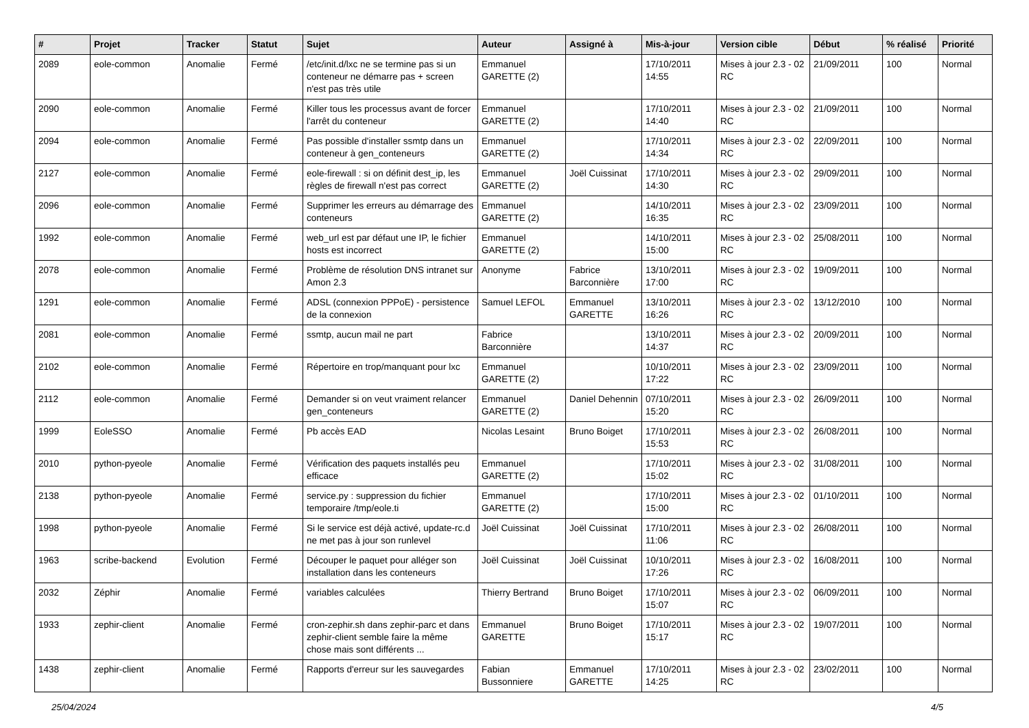| # | Projet | Tracker | Statut | Sujet | Auteur | Assigné à | Mis-à-jour | Version cible | Début | % réalisé | Priorité |
| --- | --- | --- | --- | --- | --- | --- | --- | --- | --- | --- | --- |
| 2089 | eole-common | Anomalie | Fermé | /etc/init.d/lxc ne se termine pas si un conteneur ne démarre pas + screen n'est pas très utile | Emmanuel GARETTE (2) | | 17/10/2011 14:55 | Mises à jour 2.3 - 02 RC | 21/09/2011 | 100 | Normal |
| 2090 | eole-common | Anomalie | Fermé | Killer tous les processus avant de forcer l'arrêt du conteneur | Emmanuel GARETTE (2) | | 17/10/2011 14:40 | Mises à jour 2.3 - 02 RC | 21/09/2011 | 100 | Normal |
| 2094 | eole-common | Anomalie | Fermé | Pas possible d'installer ssmtp dans un conteneur à gen_conteneurs | Emmanuel GARETTE (2) | | 17/10/2011 14:34 | Mises à jour 2.3 - 02 RC | 22/09/2011 | 100 | Normal |
| 2127 | eole-common | Anomalie | Fermé | eole-firewall : si on définit dest_ip, les règles de firewall n'est pas correct | Emmanuel GARETTE (2) | Joël Cuissinat | 17/10/2011 14:30 | Mises à jour 2.3 - 02 RC | 29/09/2011 | 100 | Normal |
| 2096 | eole-common | Anomalie | Fermé | Supprimer les erreurs au démarrage des conteneurs | Emmanuel GARETTE (2) | | 14/10/2011 16:35 | Mises à jour 2.3 - 02 RC | 23/09/2011 | 100 | Normal |
| 1992 | eole-common | Anomalie | Fermé | web_url est par défaut une IP, le fichier hosts est incorrect | Emmanuel GARETTE (2) | | 14/10/2011 15:00 | Mises à jour 2.3 - 02 RC | 25/08/2011 | 100 | Normal |
| 2078 | eole-common | Anomalie | Fermé | Problème de résolution DNS intranet sur Amon 2.3 | Anonyme | Fabrice Barconnière | 13/10/2011 17:00 | Mises à jour 2.3 - 02 RC | 19/09/2011 | 100 | Normal |
| 1291 | eole-common | Anomalie | Fermé | ADSL (connexion PPPoE) - persistence de la connexion | Samuel LEFOL | Emmanuel GARETTE | 13/10/2011 16:26 | Mises à jour 2.3 - 02 RC | 13/12/2010 | 100 | Normal |
| 2081 | eole-common | Anomalie | Fermé | ssmtp, aucun mail ne part | Fabrice Barconnière | | 13/10/2011 14:37 | Mises à jour 2.3 - 02 RC | 20/09/2011 | 100 | Normal |
| 2102 | eole-common | Anomalie | Fermé | Répertoire en trop/manquant pour lxc | Emmanuel GARETTE (2) | | 10/10/2011 17:22 | Mises à jour 2.3 - 02 RC | 23/09/2011 | 100 | Normal |
| 2112 | eole-common | Anomalie | Fermé | Demander si on veut vraiment relancer gen_conteneurs | Emmanuel GARETTE (2) | Daniel Dehennin | 07/10/2011 15:20 | Mises à jour 2.3 - 02 RC | 26/09/2011 | 100 | Normal |
| 1999 | EoleSSO | Anomalie | Fermé | Pb accès EAD | Nicolas Lesaint | Bruno Boiget | 17/10/2011 15:53 | Mises à jour 2.3 - 02 RC | 26/08/2011 | 100 | Normal |
| 2010 | python-pyeole | Anomalie | Fermé | Vérification des paquets installés peu efficace | Emmanuel GARETTE (2) | | 17/10/2011 15:02 | Mises à jour 2.3 - 02 RC | 31/08/2011 | 100 | Normal |
| 2138 | python-pyeole | Anomalie | Fermé | service.py : suppression du fichier temporaire /tmp/eole.ti | Emmanuel GARETTE (2) | | 17/10/2011 15:00 | Mises à jour 2.3 - 02 RC | 01/10/2011 | 100 | Normal |
| 1998 | python-pyeole | Anomalie | Fermé | Si le service est déjà activé, update-rc.d ne met pas à jour son runlevel | Joël Cuissinat | Joël Cuissinat | 17/10/2011 11:06 | Mises à jour 2.3 - 02 RC | 26/08/2011 | 100 | Normal |
| 1963 | scribe-backend | Evolution | Fermé | Découper le paquet pour alléger son installation dans les conteneurs | Joël Cuissinat | Joël Cuissinat | 10/10/2011 17:26 | Mises à jour 2.3 - 02 RC | 16/08/2011 | 100 | Normal |
| 2032 | Zéphir | Anomalie | Fermé | variables calculées | Thierry Bertrand | Bruno Boiget | 17/10/2011 15:07 | Mises à jour 2.3 - 02 RC | 06/09/2011 | 100 | Normal |
| 1933 | zephir-client | Anomalie | Fermé | cron-zephir.sh dans zephir-parc et dans zephir-client semble faire la même chose mais sont différents ... | Emmanuel GARETTE | Bruno Boiget | 17/10/2011 15:17 | Mises à jour 2.3 - 02 RC | 19/07/2011 | 100 | Normal |
| 1438 | zephir-client | Anomalie | Fermé | Rapports d'erreur sur les sauvegardes | Fabian Bussonniere | Emmanuel GARETTE | 17/10/2011 14:25 | Mises à jour 2.3 - 02 RC | 23/02/2011 | 100 | Normal |
25/04/2024 4/5